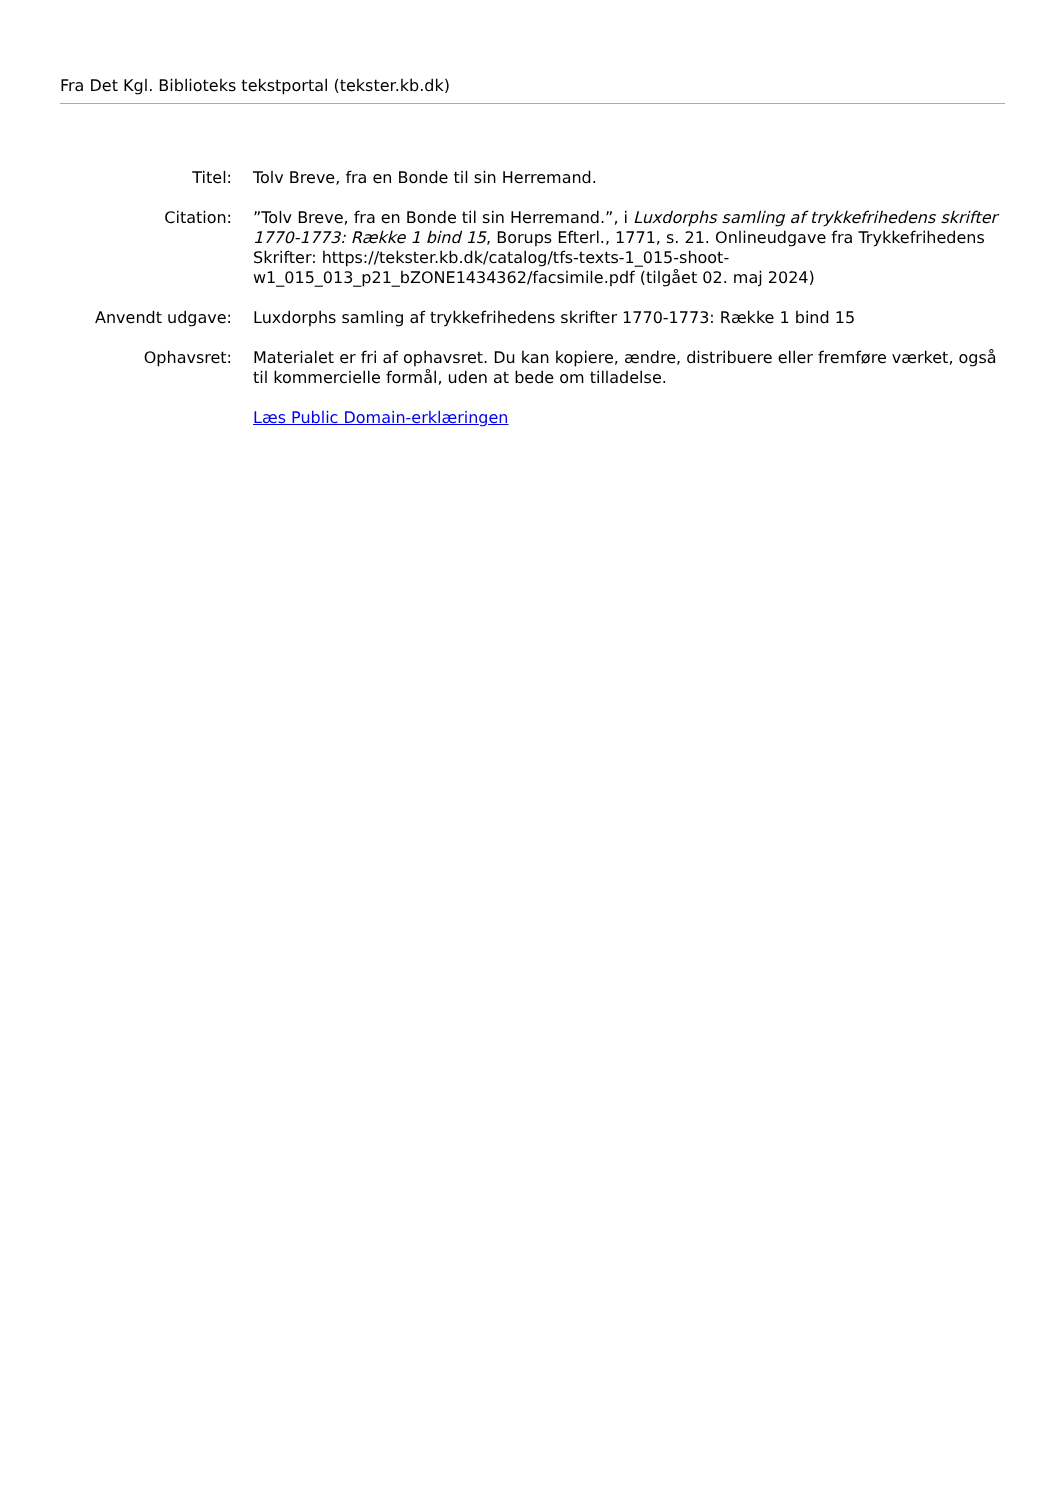Fra Det Kgl. Biblioteks tekstportal (tekster.kb.dk)
| Titel: | Tolv Breve, fra en Bonde til sin Herremand. |
| Citation: | ”Tolv Breve, fra en Bonde til sin Herremand.”, i Luxdorphs samling af trykkefrihedens skrifter 1770-1773: Række 1 bind 15 , Borups Efterl., 1771, s. 21. Onlineudgave fra Trykkefrihedens Skrifter: https://tekster.kb.dk/catalog/tfs-texts-1_015-shoot-w1_015_013_p21_bZONE1434362/facsimile.pdf (tilgået 02. maj 2024) |
| Anvendt udgave: | Luxdorphs samling af trykkefrihedens skrifter 1770-1773: Række 1 bind 15 |
| Ophavsret: | Materialet er fri af ophavsret. Du kan kopiere, ændre, distribuere eller fremføre værket, også til kommercielle formål, uden at bede om tilladelse. Læs Public Domain-erklæringen |